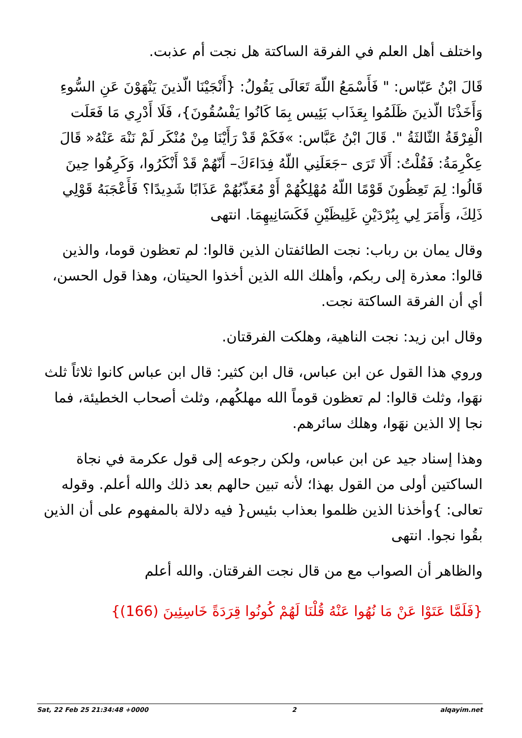واختلف أهل العلم في الفرقة الساكتة هل نجت أم عذبت.
قَالَ ابْنُ عَبّاس: " فَأَسْمَعُ اللّهَ تَعَالَى يَقُولُ: {أَنْجَيْنَا الّذينَ يَنْهَوْنَ عَنِ السُّوءِ وَأَخَذْنَا الّذينَ ظَلَمُوا بِعَذَاب بَئِيس بِمَا كَانُوا يَفْسُقُونَ}، فَلَا أَدْرِي مَا فَعَلَت الْفِرْقَةُ الثّالثَةُ ". قَالَ ابْنُ عَبَّاس: »فَكَمْ قَدْ رَأَيْنَا مِنْ مُنْكَر لَمْ نَنْهَ عَنْهُ« قَالَ عِكْرِمَةُ: فَقُلْتُ: أَلَا تَرَى –جَعَلَنِي اللّهُ فِدَاءَكَ– أَنّهُمْ قَدْ أَنْكَرُوا، وَكَرِهُوا حِينَ قَالُوا: لِمَ تَعِظُونَ قَوْمًا اللّهُ مُهْلِكُهُمْ أَوْ مُعَذّبُهُمْ عَذَابًا شَدِيدًا؟ فَأَعْجَبَهُ قَوْلِي ذَلِكَ، وَأَمَرَ لِي بِبُرْدَيْنِ غَلِيظَيْنِ فَكَسَانِيهِمَا. انتهى
وقال يمان بن رباب: نجت الطائفتان الذين قالوا: لم تعظون قوما، والذين قالوا: معذرة إلى ربكم، وأهلك الله الذين أخذوا الحيتان، وهذا قول الحسن، أي أن الفرقة الساكتة نجت.
وقال ابن زيد: نجت الناهية، وهلكت الفرقتان.
وروي هذا القول عن ابن عباس، قال ابن كثير: قال ابن عباس كانوا ثلاثاً ثلث نهَوا، وثلث قالوا: لم تعظون قوماً الله مهلكُهم، وثلث أصحاب الخطيئة، فما نجا إلا الذين نهَوا، وهلك سائرهم.
وهذا إسناد جيد عن ابن عباس، ولكن رجوعه إلى قول عكرمة في نجاة الساكتين أولى من القول بهذا؛ لأنه تبين حالهم بعد ذلك والله أعلم. وقوله تعالى: }وأخذنا الذين ظلموا بعذاب بئيس{ فيه دلالة بالمفهوم على أن الذين بقُوا نجوا. انتهى
والظاهر أن الصواب مع من قال نجت الفرقتان. والله أعلم
{فَلَمَّا عَتَوْا عَنْ مَا نُهُوا عَنْهُ قُلْنَا لَهُمْ كُونُوا قِرَدَةً خَاسِئِينَ (166)}
Sat, 22 Feb 25 21:34:48 +0000 2 alqayim.net